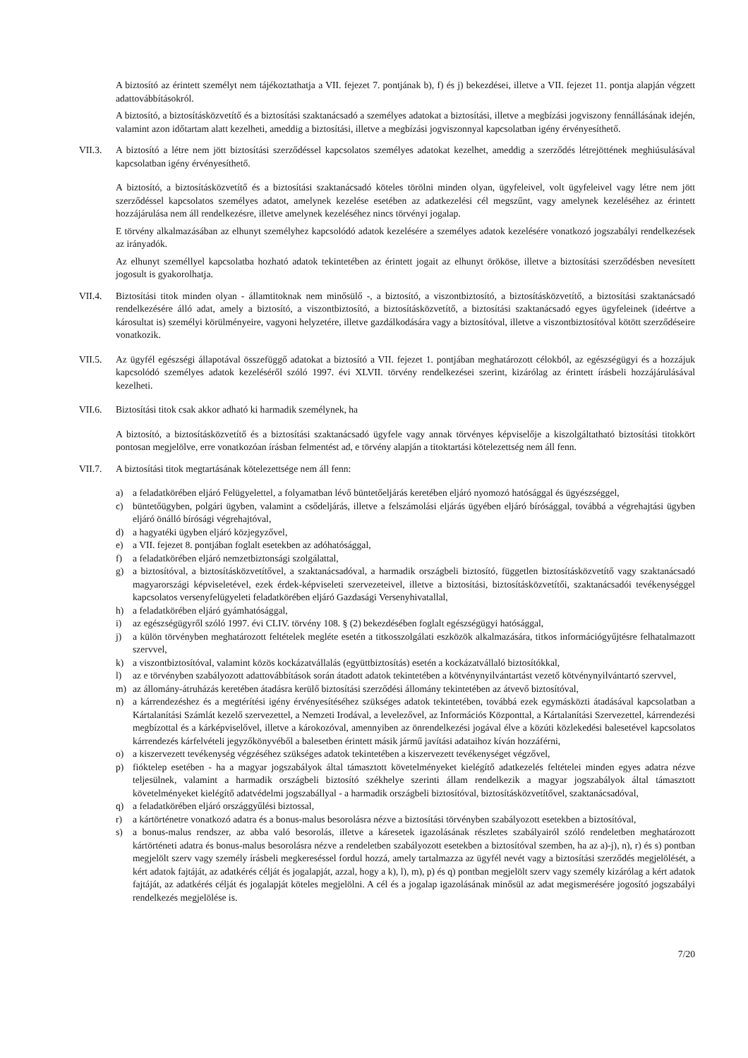A biztosító az érintett személyt nem tájékoztathatja a VII. fejezet 7. pontjának b), f) és j) bekezdései, illetve a VII. fejezet 11. pontja alapján végzett adattovábbításokról.
A biztosító, a biztosításközvetítő és a biztosítási szaktanácsadó a személyes adatokat a biztosítási, illetve a megbízási jogviszony fennállásának idején, valamint azon időtartam alatt kezelheti, ameddig a biztosítási, illetve a megbízási jogviszonnyal kapcsolatban igény érvényesíthető.
VII.3. A biztosító a létre nem jött biztosítási szerződéssel kapcsolatos személyes adatokat kezelhet, ameddig a szerződés létrejöttének meghiúsulásával kapcsolatban igény érvényesíthető.
A biztosító, a biztosításközvetítő és a biztosítási szaktanácsadó köteles törölni minden olyan, ügyfeleivel, volt ügyfeleivel vagy létre nem jött szerződéssel kapcsolatos személyes adatot, amelynek kezelése esetében az adatkezelési cél megszűnt, vagy amelynek kezeléséhez az érintett hozzájárulása nem áll rendelkezésre, illetve amelynek kezeléséhez nincs törvényi jogalap.
E törvény alkalmazásában az elhunyt személyhez kapcsolódó adatok kezelésére a személyes adatok kezelésére vonatkozó jogszabályi rendelkezések az irányadók.
Az elhunyt személlyel kapcsolatba hozható adatok tekintetében az érintett jogait az elhunyt örököse, illetve a biztosítási szerződésben nevesített jogosult is gyakorolhatja.
VII.4. Biztosítási titok minden olyan - államtitoknak nem minősülő -, a biztosító, a viszontbiztosító, a biztosításközvetítő, a biztosítási szaktanácsadó rendelkezésére álló adat, amely a biztosító, a viszontbiztosító, a biztosításközvetítő, a biztosítási szaktanácsadó egyes ügyfeleinek (ideértve a károsultat is) személyi körülményeire, vagyoni helyzetére, illetve gazdálkodására vagy a biztosítóval, illetve a viszontbiztosítóval kötött szerződéseire vonatkozik.
VII.5. Az ügyfél egészségi állapotával összefüggő adatokat a biztosító a VII. fejezet 1. pontjában meghatározott célokból, az egészségügyi és a hozzájuk kapcsolódó személyes adatok kezeléséről szóló 1997. évi XLVII. törvény rendelkezései szerint, kizárólag az érintett írásbeli hozzájárulásával kezelheti.
VII.6. Biztosítási titok csak akkor adható ki harmadik személynek, ha
A biztosító, a biztosításközvetítő és a biztosítási szaktanácsadó ügyfele vagy annak törvényes képviselője a kiszolgáltatható biztosítási titokkört pontosan megjelölve, erre vonatkozóan írásban felmentést ad, e törvény alapján a titoktartási kötelezettség nem áll fenn.
VII.7. A biztosítási titok megtartásának kötelezettsége nem áll fenn:
a) a feladatkörében eljáró Felügyelettel, a folyamatban lévő büntetőeljárás keretében eljáró nyomozó hatósággal és ügyészséggel,
c) büntetőügyben, polgári ügyben, valamint a csődeljárás, illetve a felszámolási eljárás ügyében eljáró bírósággal, továbbá a végrehajtási ügyben eljáró önálló bírósági végrehajtóval,
d) a hagyatéki ügyben eljáró közjegyzővel,
e) a VII. fejezet 8. pontjában foglalt esetekben az adóhatósággal,
f) a feladatkörében eljáró nemzetbiztonsági szolgálattal,
g) a biztosítóval, a biztosításközvetítővel, a szaktanácsadóval, a harmadik országbeli biztosító, független biztosításközvetítő vagy szaktanácsadó magyarországi képviseletével, ezek érdek-képviseleti szervezeteivel, illetve a biztosítási, biztosításközvetítői, szaktanácsadói tevékenységgel kapcsolatos versenyfelügyeleti feladatkörében eljáró Gazdasági Versenyhivatallal,
h) a feladatkörében eljáró gyámhatósággal,
i) az egészségügyről szóló 1997. évi CLIV. törvény 108. § (2) bekezdésében foglalt egészségügyi hatósággal,
j) a külön törvényben meghatározott feltételek megléte esetén a titkosszolgálati eszközök alkalmazására, titkos információgyűjtésre felhatalmazott szervvel,
k) a viszontbiztosítóval, valamint közös kockázatvállalás (együttbiztosítás) esetén a kockázatvállaló biztosítókkal,
l) az e törvényben szabályozott adattovábbítások során átadott adatok tekintetében a kötvénynyilvántartást vezető kötvénynyilvántartó szervvel,
m) az állomány-átruházás keretében átadásra kerülő biztosítási szerződési állomány tekintetében az átvevő biztosítóval,
n) a kárrendezéshez és a megtérítési igény érvényesítéséhez szükséges adatok tekintetében, továbbá ezek egymásközti átadásával kapcsolatban a Kártalanítási Számlát kezelő szervezettel, a Nemzeti Irodával, a levelezővel, az Információs Központtal, a Kártalanítási Szervezettel, kárrendezési megbízottal és a kárképviselővel, illetve a károkozóval, amennyiben az önrendelkezési jogával élve a közúti közlekedési balesetével kapcsolatos kárrendezés kárfelvételi jegyzőkönyvéből a balesetben érintett másik jármű javítási adataihoz kíván hozzáférni,
o) a kiszervezett tevékenység végzéséhez szükséges adatok tekintetében a kiszervezett tevékenységet végzővel,
p) fióktelep esetében - ha a magyar jogszabályok által támasztott követelményeket kielégítő adatkezelés feltételei minden egyes adatra nézve teljesülnek, valamint a harmadik országbeli biztosító székhelye szerinti állam rendelkezik a magyar jogszabályok által támasztott követelményeket kielégítő adatvédelmi jogszabállyal - a harmadik országbeli biztosítóval, biztosításközvetítővel, szaktanácsadóval,
q) a feladatkörében eljáró országgyűlési biztossal,
r) a kártörténetre vonatkozó adatra és a bonus-malus besorolásra nézve a biztosítási törvényben szabályozott esetekben a biztosítóval,
s) a bonus-malus rendszer, az abba való besorolás, illetve a káresetek igazolásának részletes szabályairól szóló rendeletben meghatározott kártörténeti adatra és bonus-malus besorolásra nézve a rendeletben szabályozott esetekben a biztosítóval szemben, ha az a)-j), n), r) és s) pontban megjelölt szerv vagy személy írásbeli megkereséssel fordul hozzá, amely tartalmazza az ügyfél nevét vagy a biztosítási szerződés megjelölését, a kért adatok fajtáját, az adatkérés célját és jogalapját, azzal, hogy a k), l), m), p) és q) pontban megjelölt szerv vagy személy kizárólag a kért adatok fajtáját, az adatkérés célját és jogalapját köteles megjelölni. A cél és a jogalap igazolásának minősül az adat megismerésére jogosító jogszabályi rendelkezés megjelölése is.
7/20